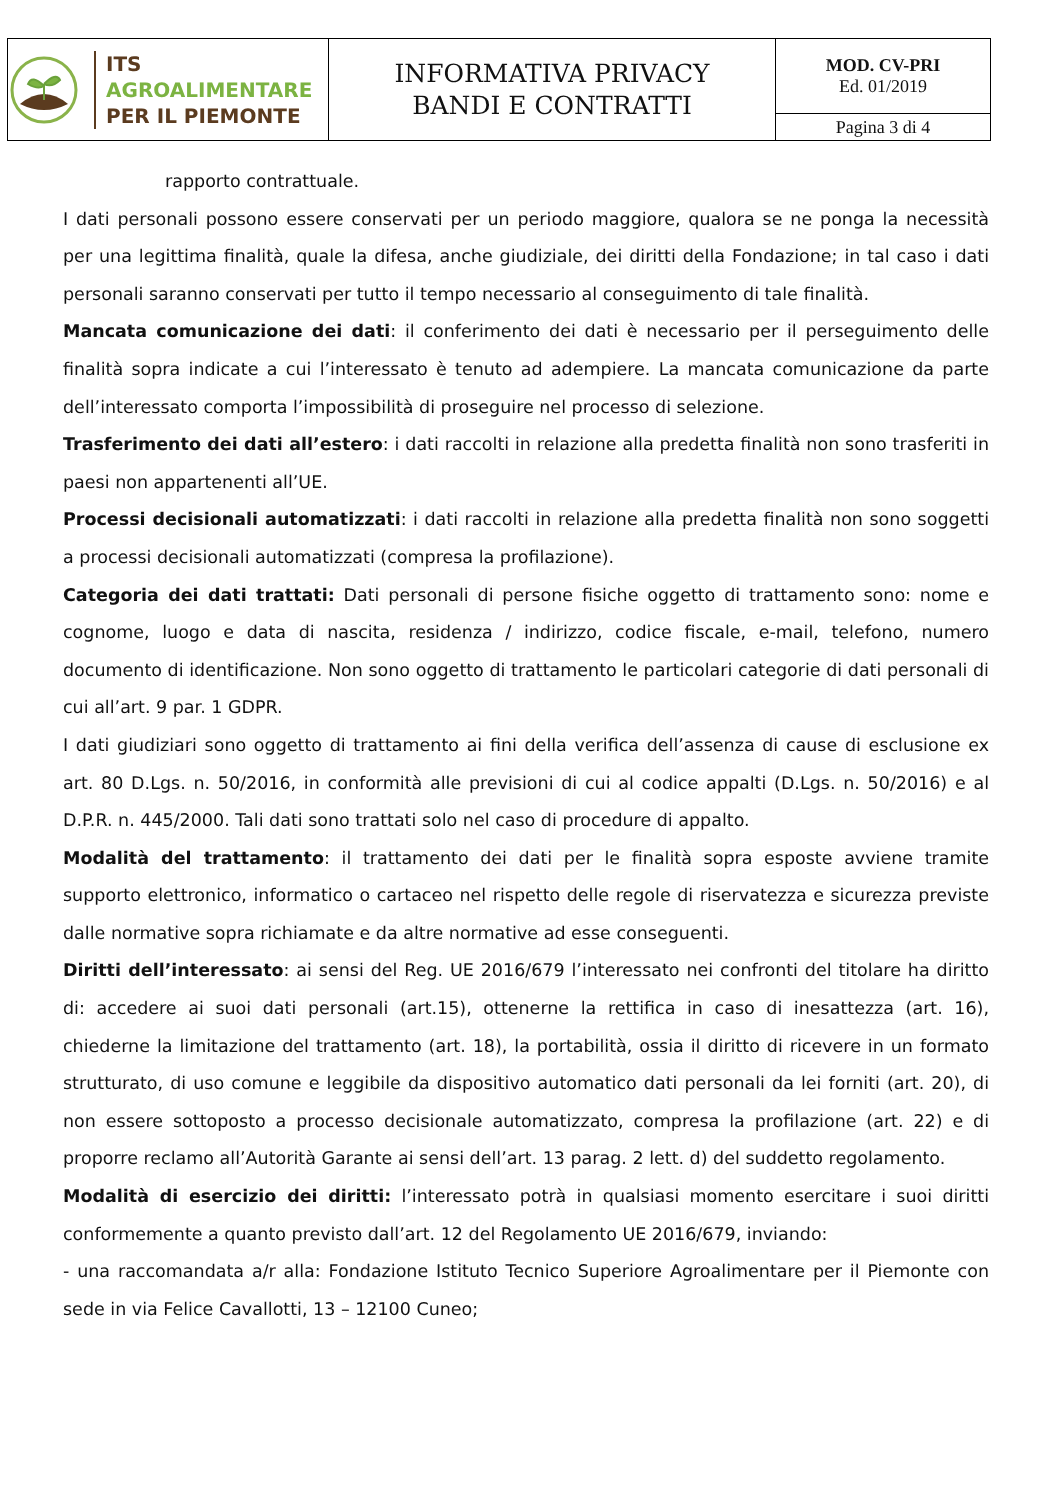| ITS AGROALIMENTARE PER IL PIEMONTE | INFORMATIVA PRIVACY BANDI E CONTRATTI | MOD. CV-PRI Ed. 01/2019 |
| | | Pagina 3 di 4 |
rapporto contrattuale.
I dati personali possono essere conservati per un periodo maggiore, qualora se ne ponga la necessità per una legittima finalità, quale la difesa, anche giudiziale, dei diritti della Fondazione; in tal caso i dati personali saranno conservati per tutto il tempo necessario al conseguimento di tale finalità.
Mancata comunicazione dei dati: il conferimento dei dati è necessario per il perseguimento delle finalità sopra indicate a cui l’interessato è tenuto ad adempiere. La mancata comunicazione da parte dell’interessato comporta l’impossibilità di proseguire nel processo di selezione.
Trasferimento dei dati all’estero: i dati raccolti in relazione alla predetta finalità non sono trasferiti in paesi non appartenenti all’UE.
Processi decisionali automatizzati: i dati raccolti in relazione alla predetta finalità non sono soggetti a processi decisionali automatizzati (compresa la profilazione).
Categoria dei dati trattati: Dati personali di persone fisiche oggetto di trattamento sono: nome e cognome, luogo e data di nascita, residenza / indirizzo, codice fiscale, e-mail, telefono, numero documento di identificazione. Non sono oggetto di trattamento le particolari categorie di dati personali di cui all’art. 9 par. 1 GDPR.
I dati giudiziari sono oggetto di trattamento ai fini della verifica dell’assenza di cause di esclusione ex art. 80 D.Lgs. n. 50/2016, in conformità alle previsioni di cui al codice appalti (D.Lgs. n. 50/2016) e al D.P.R. n. 445/2000. Tali dati sono trattati solo nel caso di procedure di appalto.
Modalità del trattamento: il trattamento dei dati per le finalità sopra esposte avviene tramite supporto elettronico, informatico o cartaceo nel rispetto delle regole di riservatezza e sicurezza previste dalle normative sopra richiamate e da altre normative ad esse conseguenti.
Diritti dell’interessato: ai sensi del Reg. UE 2016/679 l’interessato nei confronti del titolare ha diritto di: accedere ai suoi dati personali (art.15), ottenerne la rettifica in caso di inesattezza (art. 16), chiederne la limitazione del trattamento (art. 18), la portabilità, ossia il diritto di ricevere in un formato strutturato, di uso comune e leggibile da dispositivo automatico dati personali da lei forniti (art. 20), di non essere sottoposto a processo decisionale automatizzato, compresa la profilazione (art. 22) e di proporre reclamo all’Autorità Garante ai sensi dell’art. 13 parag. 2 lett. d) del suddetto regolamento.
Modalità di esercizio dei diritti: l’interessato potrà in qualsiasi momento esercitare i suoi diritti conformemente a quanto previsto dall’art. 12 del Regolamento UE 2016/679, inviando:
- una raccomandata a/r alla: Fondazione Istituto Tecnico Superiore Agroalimentare per il Piemonte con sede in via Felice Cavallotti, 13 – 12100 Cuneo;